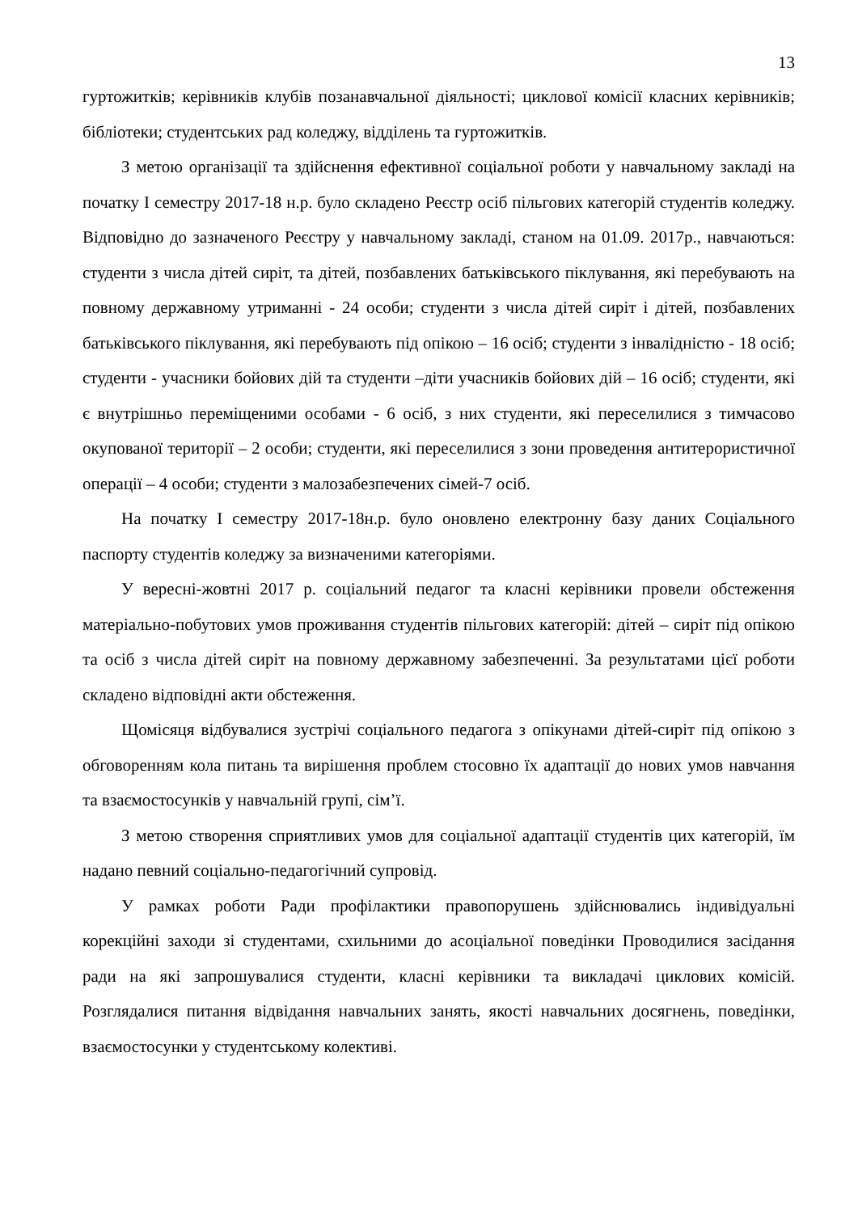13
гуртожитків; керівників клубів позанавчальної діяльності; циклової комісії класних керівників; бібліотеки; студентських рад коледжу, відділень та гуртожитків.
З метою організації та здійснення ефективної соціальної роботи у навчальному закладі на початку І семестру 2017-18 н.р. було складено Реєстр осіб пільгових категорій студентів коледжу. Відповідно до зазначеного Реєстру у навчальному закладі, станом на 01.09. 2017р., навчаються: студенти з числа дітей сиріт, та дітей, позбавлених батьківського піклування, які перебувають на повному державному утриманні - 24 особи; студенти з числа дітей сиріт і дітей, позбавлених батьківського піклування, які перебувають під опікою – 16 осіб; студенти з інвалідністю - 18 осіб; студенти - учасники бойових дій та студенти –діти учасників бойових дій – 16 осіб; студенти, які є внутрішньо переміщеними особами - 6 осіб, з них студенти, які переселилися з тимчасово окупованої території – 2 особи; студенти, які переселилися з зони проведення антитерористичної операції – 4 особи; студенти з малозабезпечених сімей-7 осіб.
На початку І семестру 2017-18н.р. було оновлено електронну базу даних Соціального паспорту студентів коледжу за визначеними категоріями.
У вересні-жовтні 2017 р. соціальний педагог та класні керівники провели обстеження матеріально-побутових умов проживання студентів пільгових категорій: дітей – сиріт під опікою та осіб з числа дітей сиріт на повному державному забезпеченні. За результатами цієї роботи складено відповідні акти обстеження.
Щомісяця відбувалися зустрічі соціального педагога з опікунами дітей-сиріт під опікою з обговоренням кола питань та вирішення проблем стосовно їх адаптації до нових умов навчання та взаємостосунків у навчальній групі, сім’ї.
З метою створення сприятливих умов для соціальної адаптації студентів цих категорій, їм надано певний соціально-педагогічний супровід.
У рамках роботи Ради профілактики правопорушень здійснювались індивідуальні корекційні заходи зі студентами, схильними до асоціальної поведінки Проводилися засідання ради на які запрошувалися студенти, класні керівники та викладачі циклових комісій. Розглядалися питання відвідання навчальних занять, якості навчальних досягнень, поведінки, взаємостосунки у студентському колективі.